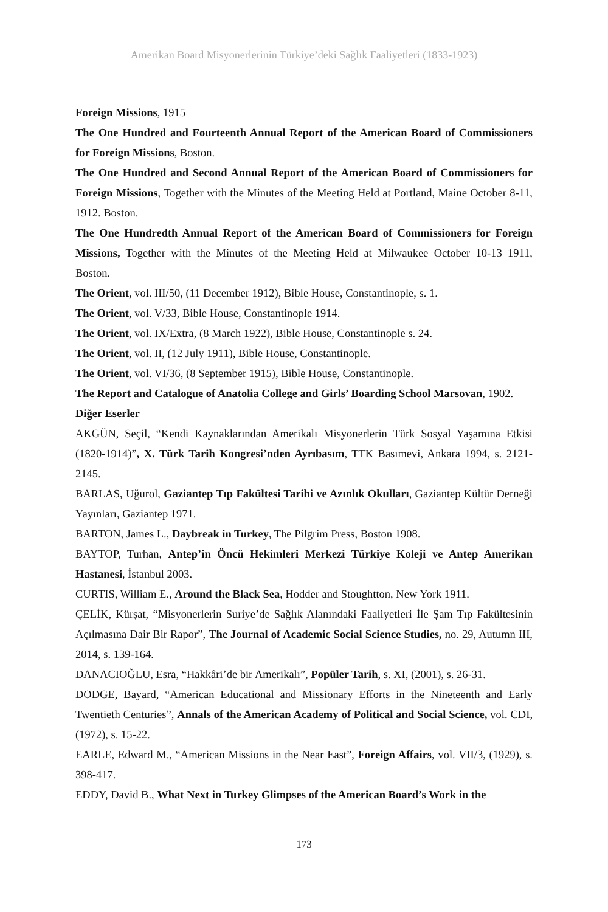Amerikan Board Misyonerlerinin Türkiye’deki Sağlık Faaliyetleri (1833-1923)
Foreign Missions, 1915
The One Hundred and Fourteenth Annual Report of the American Board of Commissioners for Foreign Missions, Boston.
The One Hundred and Second Annual Report of the American Board of Commissioners for Foreign Missions, Together with the Minutes of the Meeting Held at Portland, Maine October 8-11, 1912. Boston.
The One Hundredth Annual Report of the American Board of Commissioners for Foreign Missions, Together with the Minutes of the Meeting Held at Milwaukee October 10-13 1911, Boston.
The Orient, vol. III/50, (11 December 1912), Bible House, Constantinople, s. 1.
The Orient, vol. V/33, Bible House, Constantinople 1914.
The Orient, vol. IX/Extra, (8 March 1922), Bible House, Constantinople s. 24.
The Orient, vol. II, (12 July 1911), Bible House, Constantinople.
The Orient, vol. VI/36, (8 September 1915), Bible House, Constantinople.
The Report and Catalogue of Anatolia College and Girls’ Boarding School Marsovan, 1902.
Diğer Eserler
AKGÜN, Seçil, “Kendi Kaynaklarından Amerikalı Misyonerlerin Türk Sosyal Yaşamına Etkisi (1820-1914)”, X. Türk Tarih Kongresi’nden Ayrıbasım, TTK Basımevi, Ankara 1994, s. 2121-2145.
BARLAS, Uğurol, Gaziantep Tıp Fakültesi Tarihi ve Azınlık Okulları, Gaziantep Kültür Derneği Yayınları, Gaziantep 1971.
BARTON, James L., Daybreak in Turkey, The Pilgrim Press, Boston 1908.
BAYTOP, Turhan, Antep’in Öncü Hekimleri Merkezi Türkiye Koleji ve Antep Amerikan Hastanesi, İstanbul 2003.
CURTIS, William E., Around the Black Sea, Hodder and Stoughtton, New York 1911.
ÇELİK, Kürşat, “Misyonerlerin Suriye’de Sağlık Alanındaki Faaliyetleri İle Şam Tıp Fakültesinin Açılmasına Dair Bir Rapor”, The Journal of Academic Social Science Studies, no. 29, Autumn III, 2014, s. 139-164.
DANACIOĞLU, Esra, “Hakkâri’de bir Amerikalı”, Popüler Tarih, s. XI, (2001), s. 26-31.
DODGE, Bayard, “American Educational and Missionary Efforts in the Nineteenth and Early Twentieth Centuries”, Annals of the American Academy of Political and Social Science, vol. CDI, (1972), s. 15-22.
EARLE, Edward M., “American Missions in the Near East”, Foreign Affairs, vol. VII/3, (1929), s. 398-417.
EDDY, David B., What Next in Turkey Glimpses of the American Board’s Work in the
173